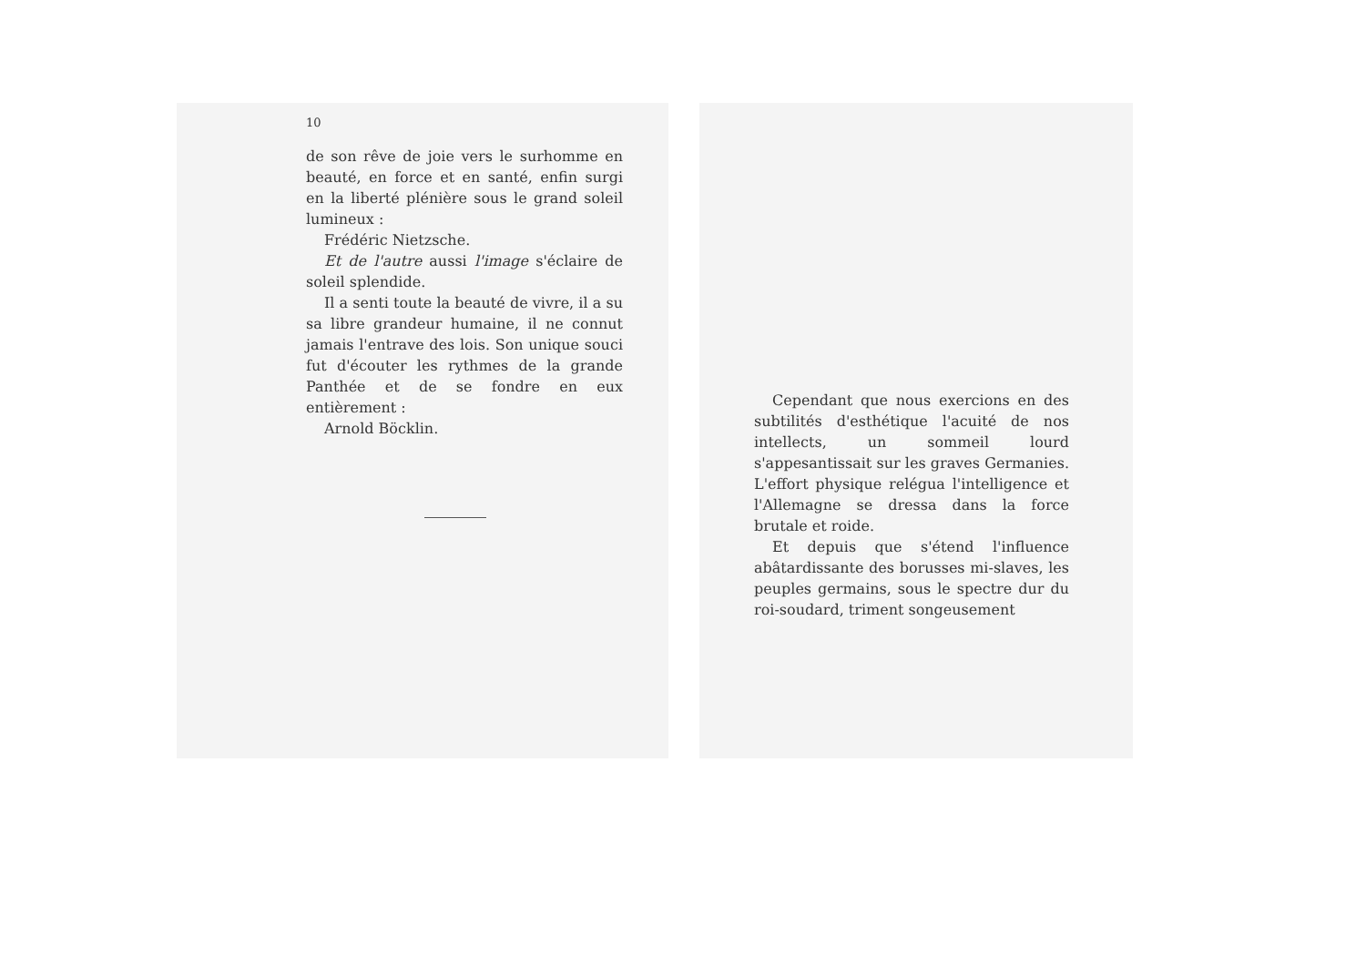10
de son rêve de joie vers le surhomme en beauté, en force et en santé, enfin surgi en la liberté plénière sous le grand soleil lumineux :
Frédéric Nietzsche.
Et de l'autre aussi l'image s'éclaire de soleil splendide.
Il a senti toute la beauté de vivre, il a su sa libre grandeur humaine, il ne connut jamais l'entrave des lois. Son unique souci fut d'écouter les rythmes de la grande Panthée et de se fondre en eux entièrement :
Arnold Böcklin.
Cependant que nous exercions en des subtilités d'esthétique l'acuité de nos intellects, un sommeil lourd s'appesantissait sur les graves Germanies. L'effort physique relégua l'intelligence et l'Allemagne se dressa dans la force brutale et roide.
Et depuis que s'étend l'influence abâtardissante des borusses mi-slaves, les peuples germains, sous le spectre dur du roi-soudard, triment songeusement